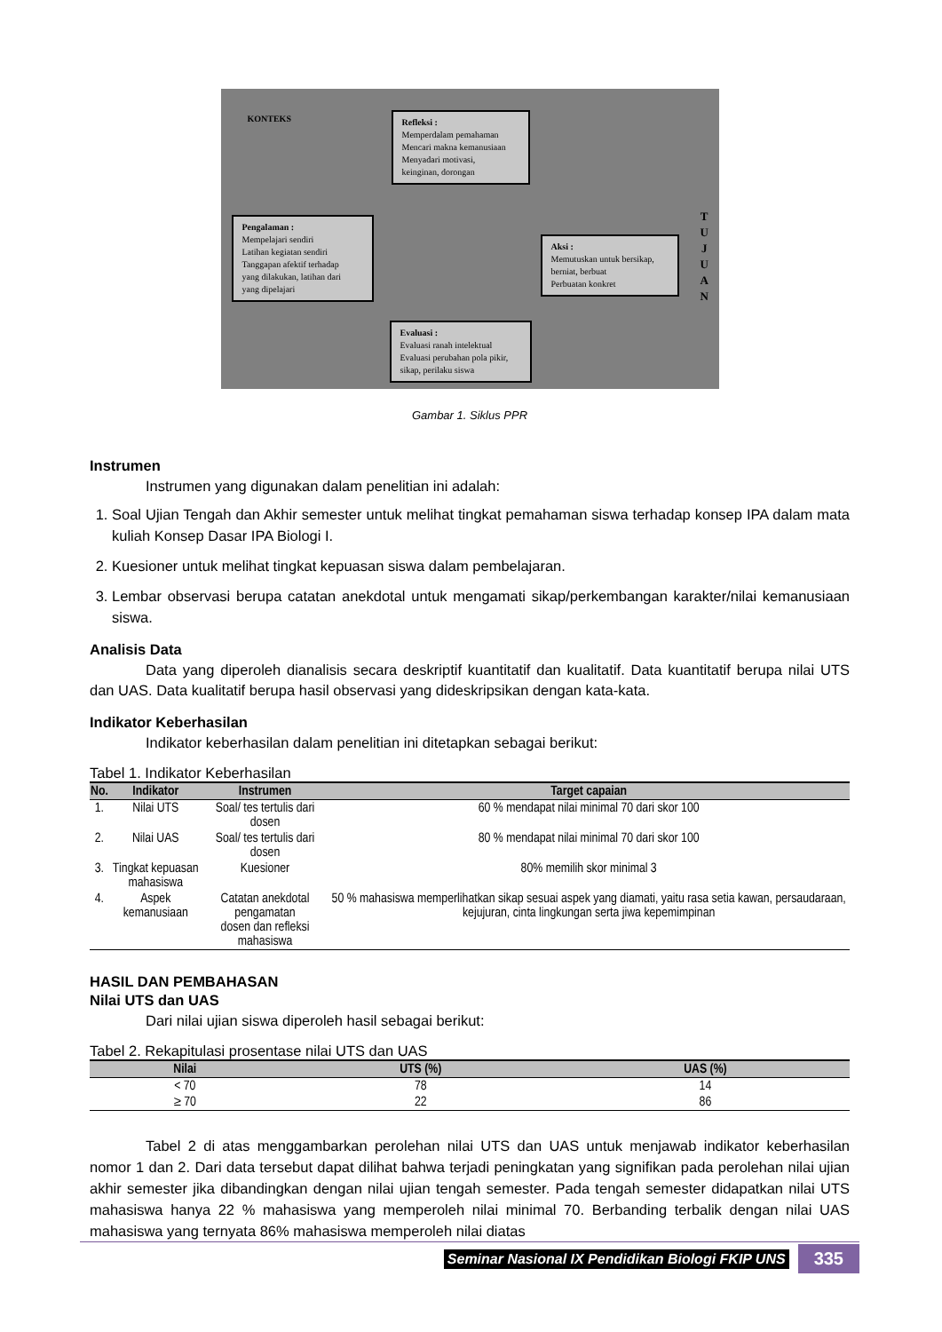KONTEKS
Refleksi :
Memperdalam pemahaman
Mencari makna kemanusiaan
Menyadari motivasi,
keinginan, dorongan
Pengalaman :
Mempelajari sendiri
Latihan kegiatan sendiri
Tanggapan afektif terhadap
yang dilakukan, latihan dari
yang dipelajari
Aksi :
Memutuskan untuk bersikap,
berniat, berbuat
Perbuatan konkret
Evaluasi :
Evaluasi ranah intelektual
Evaluasi perubahan pola pikir,
sikap, perilaku siswa
T
U
J
U
A
N
Gambar 1. Siklus PPR
Instrumen
Instrumen yang digunakan dalam penelitian ini adalah:
1. Soal Ujian Tengah dan Akhir semester untuk melihat tingkat pemahaman siswa terhadap konsep IPA dalam mata kuliah Konsep Dasar IPA Biologi I.
2. Kuesioner untuk melihat tingkat kepuasan siswa dalam pembelajaran.
3. Lembar observasi berupa catatan anekdotal untuk mengamati sikap/perkembangan karakter/nilai kemanusiaan siswa.
Analisis Data
Data yang diperoleh dianalisis secara deskriptif kuantitatif dan kualitatif. Data kuantitatif berupa nilai UTS dan UAS. Data kualitatif berupa hasil observasi yang dideskripsikan dengan kata-kata.
Indikator Keberhasilan
Indikator keberhasilan dalam penelitian ini ditetapkan sebagai berikut:
Tabel 1. Indikator Keberhasilan
| No. | Indikator | Instrumen | Target capaian |
| --- | --- | --- | --- |
| 1. | Nilai UTS | Soal/ tes tertulis dari dosen | 60 % mendapat nilai minimal 70 dari skor 100 |
| 2. | Nilai UAS | Soal/ tes tertulis dari dosen | 80 % mendapat nilai minimal 70 dari skor 100 |
| 3. | Tingkat kepuasan mahasiswa | Kuesioner | 80% memilih skor minimal 3 |
| 4. | Aspek kemanusiaan | Catatan anekdotal pengamatan dosen dan refleksi mahasiswa | 50 % mahasiswa memperlihatkan sikap sesuai aspek yang diamati, yaitu rasa setia kawan, persaudaraan, kejujuran, cinta lingkungan serta jiwa kepemimpinan |
HASIL DAN PEMBAHASAN
Nilai UTS dan UAS
Dari nilai ujian siswa diperoleh hasil sebagai berikut:
Tabel 2. Rekapitulasi prosentase nilai UTS dan UAS
| Nilai | UTS (%) | UAS (%) |
| --- | --- | --- |
| < 70 | 78 | 14 |
| ≥ 70 | 22 | 86 |
Tabel 2 di atas menggambarkan perolehan nilai UTS dan UAS untuk menjawab indikator keberhasilan nomor 1 dan 2. Dari data tersebut dapat dilihat bahwa terjadi peningkatan yang signifikan pada perolehan nilai ujian akhir semester jika dibandingkan dengan nilai ujian tengah semester. Pada tengah semester didapatkan nilai UTS mahasiswa hanya 22 % mahasiswa yang memperoleh nilai minimal 70. Berbanding terbalik dengan nilai UAS mahasiswa yang ternyata 86% mahasiswa memperoleh nilai diatas
Seminar Nasional IX Pendidikan Biologi FKIP UNS 335